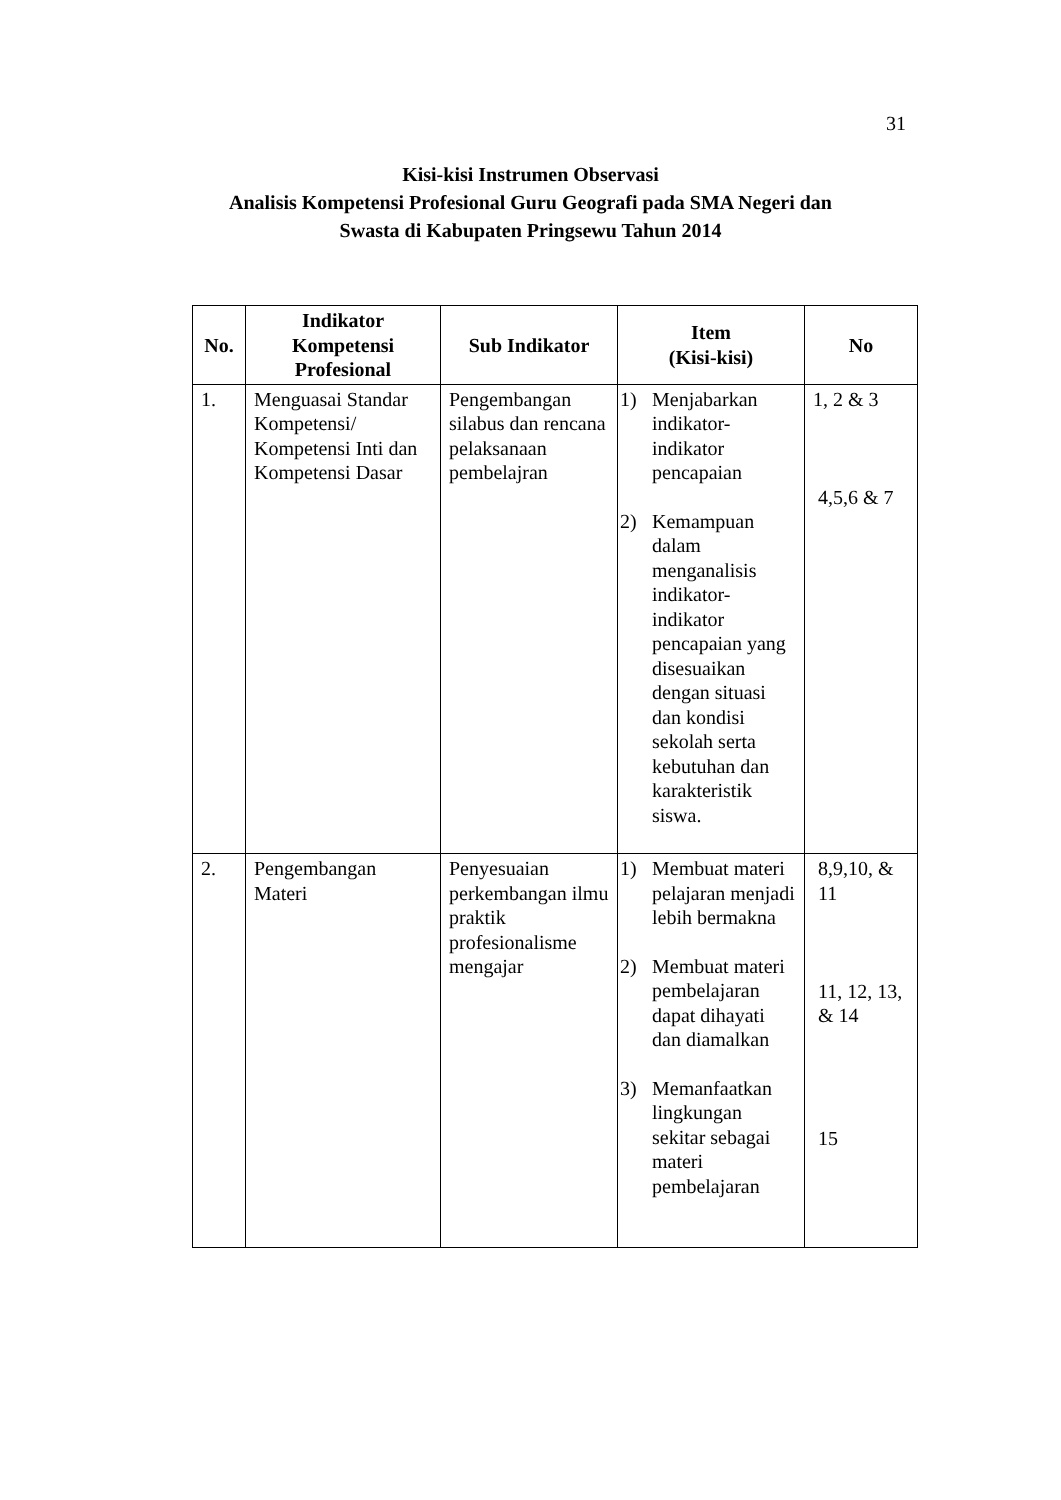31
Kisi-kisi Instrumen Observasi
Analisis Kompetensi Profesional Guru Geografi pada SMA Negeri dan
Swasta di Kabupaten Pringsewu Tahun 2014
| No. | Indikator Kompetensi Profesional | Sub Indikator | Item (Kisi-kisi) | No |
| --- | --- | --- | --- | --- |
| 1. | Menguasai Standar Kompetensi/ Kompetensi Inti dan Kompetensi Dasar | Pengembangan silabus dan rencana pelaksanaan pembelajran | 1) Menjabarkan indikator-indikator pencapaian 2) Kemampuan dalam menganalisis indikator-indikator pencapaian yang disesuaikan dengan situasi dan kondisi sekolah serta kebutuhan dan karakteristik siswa. | 1, 2 & 3 4,5,6 & 7 |
| 2. | Pengembangan Materi | Penyesuaian perkembangan ilmu praktik profesionalisme mengajar | 1) Membuat materi pelajaran menjadi lebih bermakna 2) Membuat materi pembelajaran dapat dihayati dan diamalkan 3) Memanfaatkan lingkungan sekitar sebagai materi pembelajaran | 8,9,10, & 11 11, 12, 13, & 14 15 |